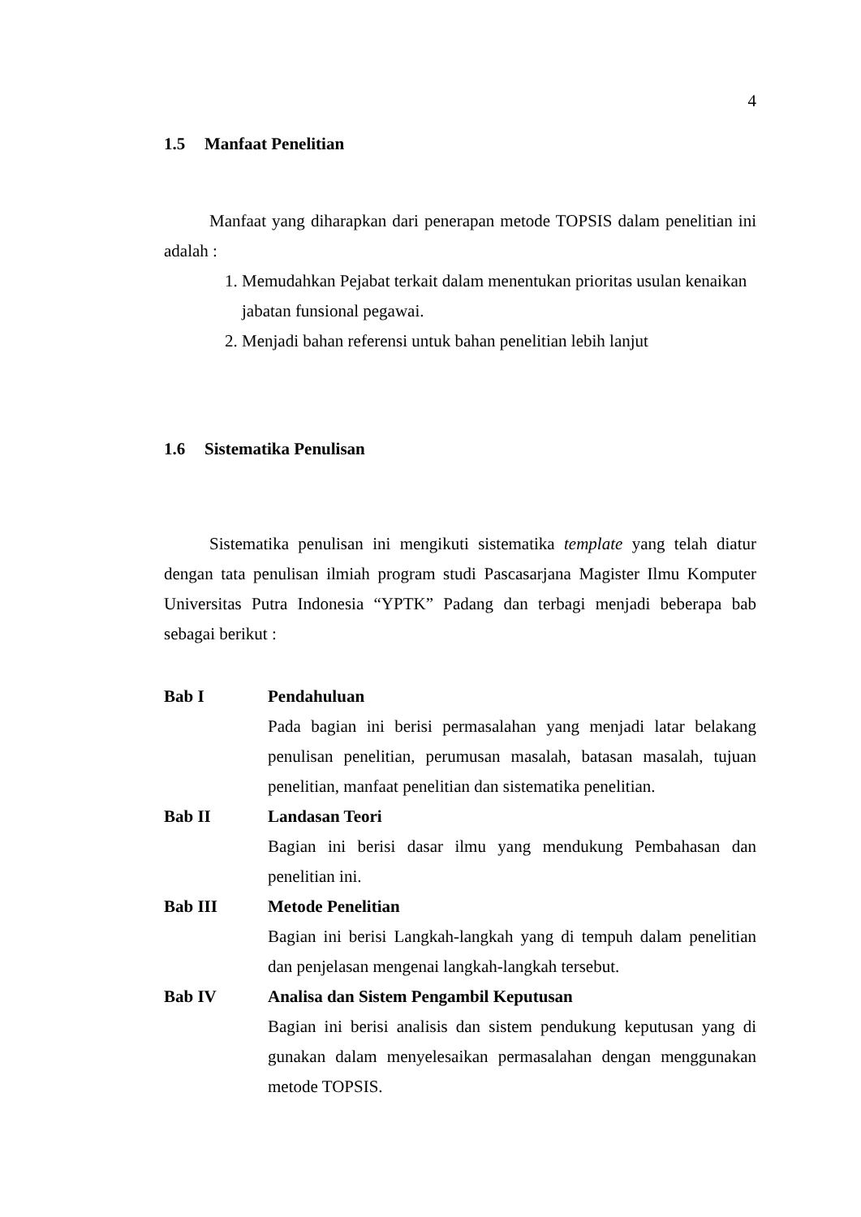4
1.5 Manfaat Penelitian
Manfaat yang diharapkan dari penerapan metode TOPSIS dalam penelitian ini adalah :
1. Memudahkan Pejabat terkait dalam menentukan prioritas usulan kenaikan jabatan funsional pegawai.
2. Menjadi bahan referensi untuk bahan penelitian lebih lanjut
1.6 Sistematika Penulisan
Sistematika penulisan ini mengikuti sistematika template yang telah diatur dengan tata penulisan ilmiah program studi Pascasarjana Magister Ilmu Komputer Universitas Putra Indonesia “YPTK” Padang dan terbagi menjadi beberapa bab sebagai berikut :
Bab I Pendahuluan
Pada bagian ini berisi permasalahan yang menjadi latar belakang penulisan penelitian, perumusan masalah, batasan masalah, tujuan penelitian, manfaat penelitian dan sistematika penelitian.
Bab II Landasan Teori
Bagian ini berisi dasar ilmu yang mendukung Pembahasan dan penelitian ini.
Bab III Metode Penelitian
Bagian ini berisi Langkah-langkah yang di tempuh dalam penelitian dan penjelasan mengenai langkah-langkah tersebut.
Bab IV Analisa dan Sistem Pengambil Keputusan
Bagian ini berisi analisis dan sistem pendukung keputusan yang di gunakan dalam menyelesaikan permasalahan dengan menggunakan metode TOPSIS.